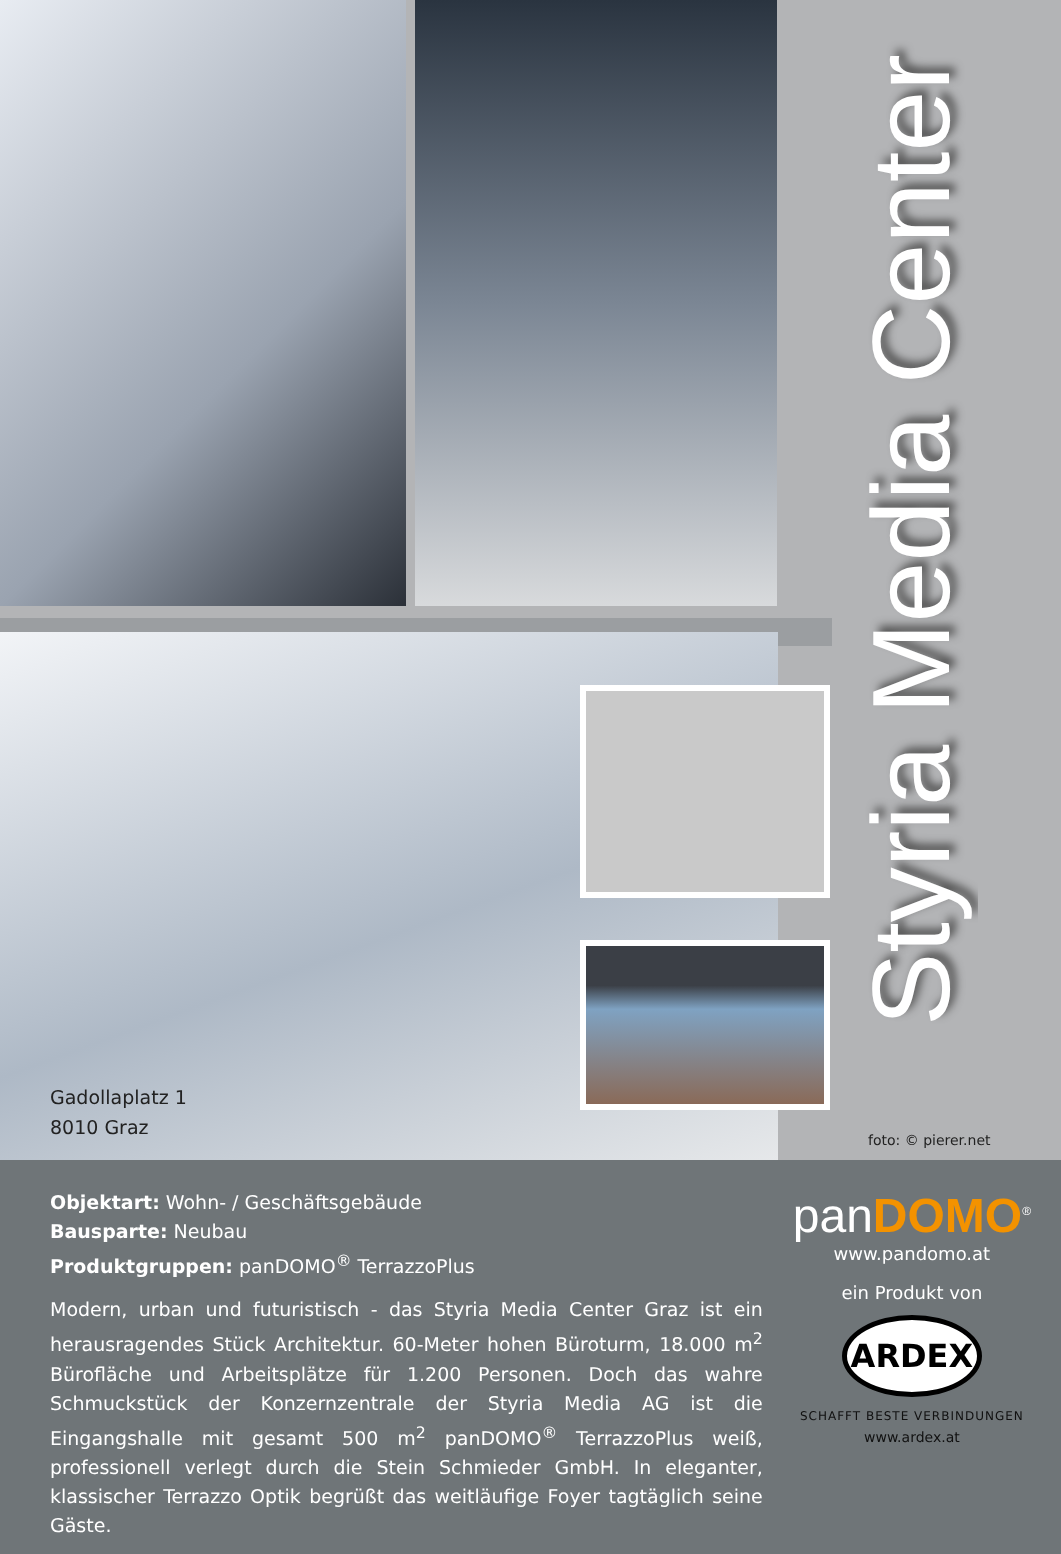Styria Media Center
Gadollaplatz 1
8010 Graz
foto: © pierer.net
Objektart: Wohn- / Geschäftsgebäude
Bausparte: Neubau
Produktgruppen: panDOMO<sup>®</sup> TerrazzoPlus
Modern, urban und futuristisch - das Styria Media Center Graz ist ein herausragendes Stück Architektur. 60-Meter hohen Büroturm, 18.000 m<sup>2</sup> Bürofläche und Arbeitsplätze für 1.200 Personen. Doch das wahre Schmuckstück der Konzernzentrale der Styria Media AG ist die Eingangshalle mit gesamt 500 m<sup>2</sup> panDOMO<sup>®</sup> TerrazzoPlus weiß, professionell verlegt durch die Stein Schmieder GmbH. In eleganter, klassischer Terrazzo Optik begrüßt das weitläufige Foyer tagtäglich seine Gäste.
panDOMO<sup>®</sup>
www.pandomo.at
ein Produkt von
ARDEX
SCHAFFT BESTE VERBINDUNGEN
www.ardex.at